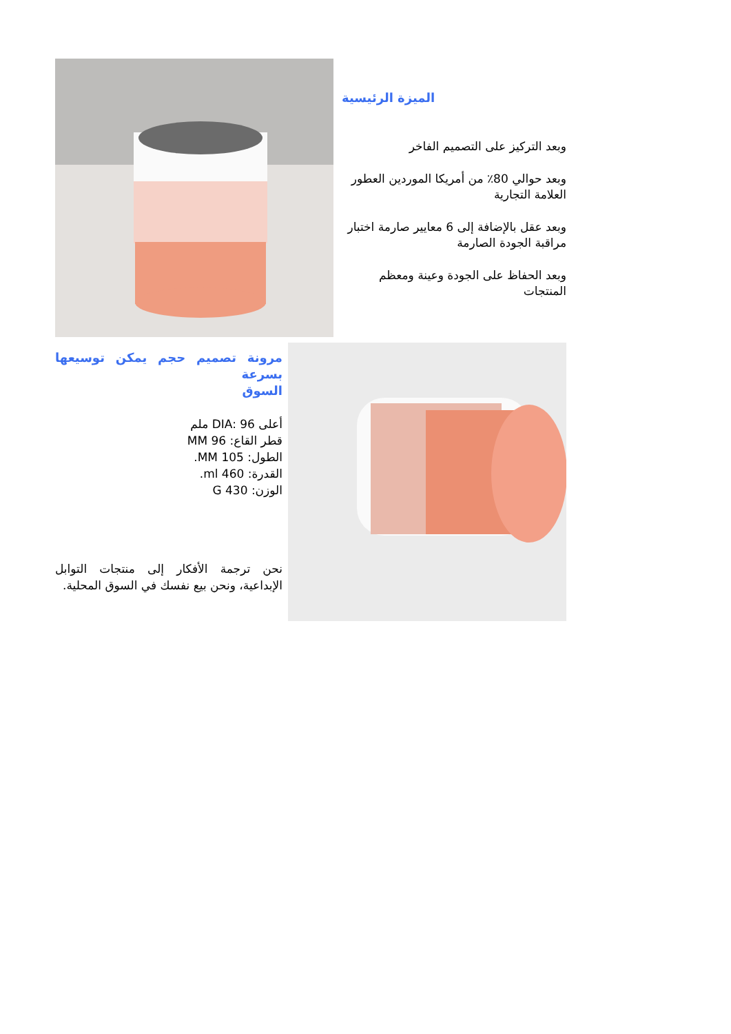الميزة الرئيسية
وبعد التركيز على التصميم الفاخر
وبعد حوالي 80٪ من أمريكا الموردين العطور العلامة التجارية
وبعد عقل بالإضافة إلى 6 معايير صارمة اختبار مراقبة الجودة الصارمة
وبعد الحفاظ على الجودة وعينة ومعظم المنتجات
مرونة تصميم حجم يمكن توسيعها بسرعة
السوق
أعلى DIA: 96 ملم
قطر القاع: 96 MM
الطول: 105 MM.
القدرة: 460 ml.
الوزن: 430 G
نحن ترجمة الأفكار إلى منتجات التوابل الإبداعية، ونحن بيع نفسك في السوق المحلية.